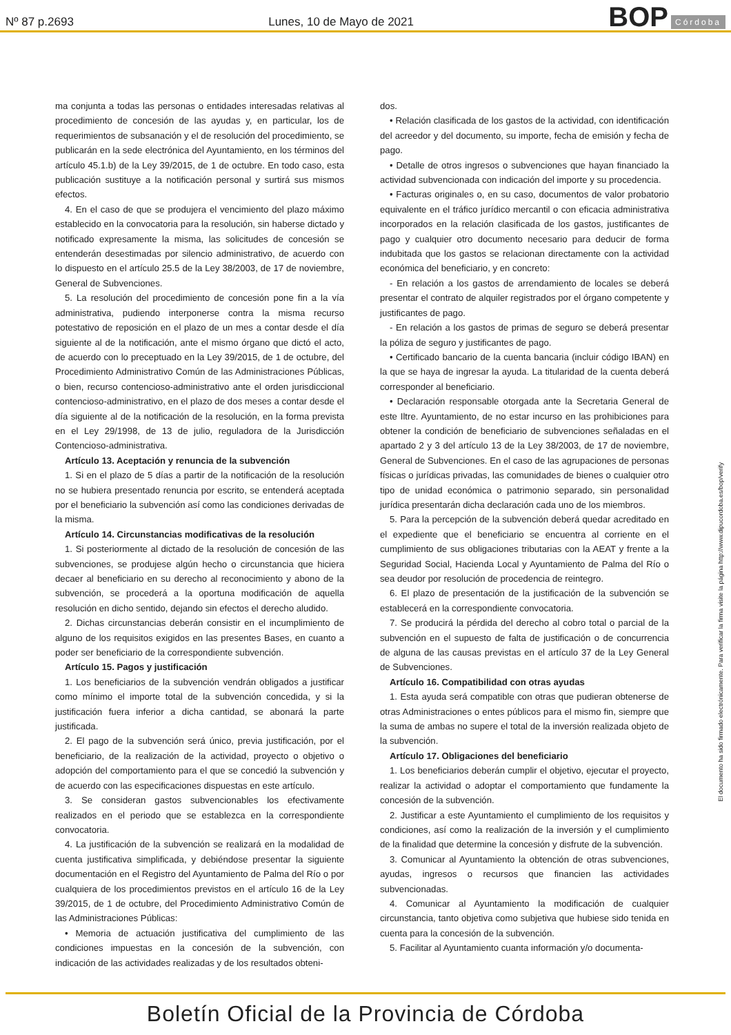Nº 87 p.2693 Lunes, 10 de Mayo de 2021
BOP Córdoba
ma conjunta a todas las personas o entidades interesadas relativas al procedimiento de concesión de las ayudas y, en particular, los de requerimientos de subsanación y el de resolución del procedimiento, se publicarán en la sede electrónica del Ayuntamiento, en los términos del artículo 45.1.b) de la Ley 39/2015, de 1 de octubre. En todo caso, esta publicación sustituye a la notificación personal y surtirá sus mismos efectos.
4. En el caso de que se produjera el vencimiento del plazo máximo establecido en la convocatoria para la resolución, sin haberse dictado y notificado expresamente la misma, las solicitudes de concesión se entenderán desestimadas por silencio administrativo, de acuerdo con lo dispuesto en el artículo 25.5 de la Ley 38/2003, de 17 de noviembre, General de Subvenciones.
5. La resolución del procedimiento de concesión pone fin a la vía administrativa, pudiendo interponerse contra la misma recurso potestativo de reposición en el plazo de un mes a contar desde el día siguiente al de la notificación, ante el mismo órgano que dictó el acto, de acuerdo con lo preceptuado en la Ley 39/2015, de 1 de octubre, del Procedimiento Administrativo Común de las Administraciones Públicas, o bien, recurso contencioso-administrativo ante el orden jurisdiccional contencioso-administrativo, en el plazo de dos meses a contar desde el día siguiente al de la notificación de la resolución, en la forma prevista en el Ley 29/1998, de 13 de julio, reguladora de la Jurisdicción Contencioso-administrativa.
Artículo 13. Aceptación y renuncia de la subvención
1. Si en el plazo de 5 días a partir de la notificación de la resolución no se hubiera presentado renuncia por escrito, se entenderá aceptada por el beneficiario la subvención así como las condiciones derivadas de la misma.
Artículo 14. Circunstancias modificativas de la resolución
1. Si posteriormente al dictado de la resolución de concesión de las subvenciones, se produjese algún hecho o circunstancia que hiciera decaer al beneficiario en su derecho al reconocimiento y abono de la subvención, se procederá a la oportuna modificación de aquella resolución en dicho sentido, dejando sin efectos el derecho aludido.
2. Dichas circunstancias deberán consistir en el incumplimiento de alguno de los requisitos exigidos en las presentes Bases, en cuanto a poder ser beneficiario de la correspondiente subvención.
Artículo 15. Pagos y justificación
1. Los beneficiarios de la subvención vendrán obligados a justificar como mínimo el importe total de la subvención concedida, y si la justificación fuera inferior a dicha cantidad, se abonará la parte justificada.
2. El pago de la subvención será único, previa justificación, por el beneficiario, de la realización de la actividad, proyecto o objetivo o adopción del comportamiento para el que se concedió la subvención y de acuerdo con las especificaciones dispuestas en este artículo.
3. Se consideran gastos subvencionables los efectivamente realizados en el periodo que se establezca en la correspondiente convocatoria.
4. La justificación de la subvención se realizará en la modalidad de cuenta justificativa simplificada, y debiéndose presentar la siguiente documentación en el Registro del Ayuntamiento de Palma del Río o por cualquiera de los procedimientos previstos en el artículo 16 de la Ley 39/2015, de 1 de octubre, del Procedimiento Administrativo Común de las Administraciones Públicas:
• Memoria de actuación justificativa del cumplimiento de las condiciones impuestas en la concesión de la subvención, con indicación de las actividades realizadas y de los resultados obteni-
dos.
• Relación clasificada de los gastos de la actividad, con identificación del acreedor y del documento, su importe, fecha de emisión y fecha de pago.
• Detalle de otros ingresos o subvenciones que hayan financiado la actividad subvencionada con indicación del importe y su procedencia.
• Facturas originales o, en su caso, documentos de valor probatorio equivalente en el tráfico jurídico mercantil o con eficacia administrativa incorporados en la relación clasificada de los gastos, justificantes de pago y cualquier otro documento necesario para deducir de forma indubitada que los gastos se relacionan directamente con la actividad económica del beneficiario, y en concreto:
- En relación a los gastos de arrendamiento de locales se deberá presentar el contrato de alquiler registrados por el órgano competente y justificantes de pago.
- En relación a los gastos de primas de seguro se deberá presentar la póliza de seguro y justificantes de pago.
• Certificado bancario de la cuenta bancaria (incluir código IBAN) en la que se haya de ingresar la ayuda. La titularidad de la cuenta deberá corresponder al beneficiario.
• Declaración responsable otorgada ante la Secretaria General de este Iltre. Ayuntamiento, de no estar incurso en las prohibiciones para obtener la condición de beneficiario de subvenciones señaladas en el apartado 2 y 3 del artículo 13 de la Ley 38/2003, de 17 de noviembre, General de Subvenciones. En el caso de las agrupaciones de personas físicas o jurídicas privadas, las comunidades de bienes o cualquier otro tipo de unidad económica o patrimonio separado, sin personalidad jurídica presentarán dicha declaración cada uno de los miembros.
5. Para la percepción de la subvención deberá quedar acreditado en el expediente que el beneficiario se encuentra al corriente en el cumplimiento de sus obligaciones tributarias con la AEAT y frente a la Seguridad Social, Hacienda Local y Ayuntamiento de Palma del Río o sea deudor por resolución de procedencia de reintegro.
6. El plazo de presentación de la justificación de la subvención se establecerá en la correspondiente convocatoria.
7. Se producirá la pérdida del derecho al cobro total o parcial de la subvención en el supuesto de falta de justificación o de concurrencia de alguna de las causas previstas en el artículo 37 de la Ley General de Subvenciones.
Artículo 16. Compatibilidad con otras ayudas
1. Esta ayuda será compatible con otras que pudieran obtenerse de otras Administraciones o entes públicos para el mismo fin, siempre que la suma de ambas no supere el total de la inversión realizada objeto de la subvención.
Artículo 17. Obligaciones del beneficiario
1. Los beneficiarios deberán cumplir el objetivo, ejecutar el proyecto, realizar la actividad o adoptar el comportamiento que fundamente la concesión de la subvención.
2. Justificar a este Ayuntamiento el cumplimiento de los requisitos y condiciones, así como la realización de la inversión y el cumplimiento de la finalidad que determine la concesión y disfrute de la subvención.
3. Comunicar al Ayuntamiento la obtención de otras subvenciones, ayudas, ingresos o recursos que financien las actividades subvencionadas.
4. Comunicar al Ayuntamiento la modificación de cualquier circunstancia, tanto objetiva como subjetiva que hubiese sido tenida en cuenta para la concesión de la subvención.
5. Facilitar al Ayuntamiento cuanta información y/o documenta-
El documento ha sido firmado electrónicamente. Para verificar la firma visite la página http://www.dipucordoba.es/bop/verify
Boletín Oficial de la Provincia de Córdoba